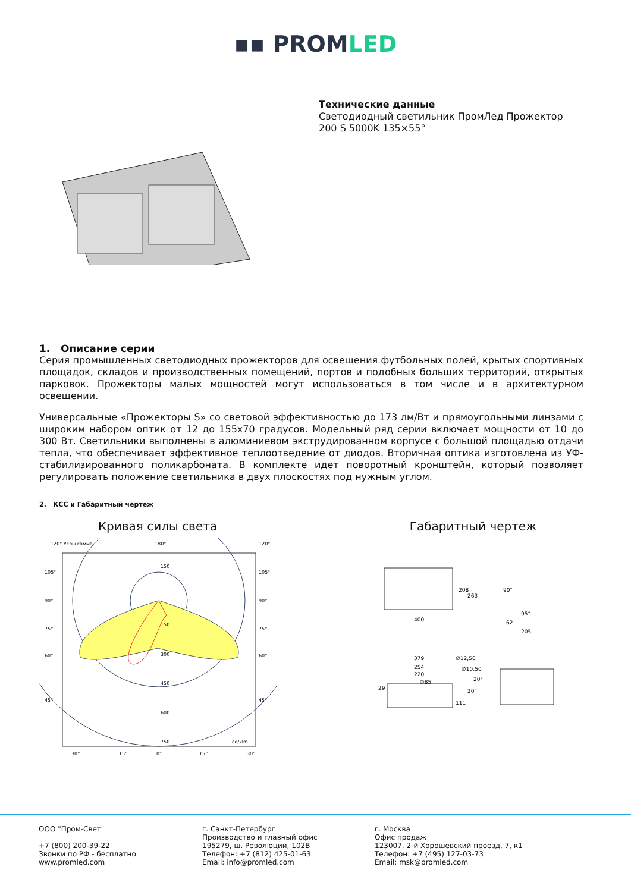▪▪ PROMLED
Технические данные
Светодиодный светильник ПромЛед Прожектор
200 S 5000K 135×55°
1. Описание серии
Серия промышленных светодиодных прожекторов для освещения футбольных полей, крытых спортивных площадок, складов и производственных помещений, портов и подобных больших территорий, открытых парковок. Прожекторы малых мощностей могут использоваться в том числе и в архитектурном освещении.
Универсальные «Прожекторы S» со световой эффективностью до 173 лм/Вт и прямоугольными линзами с широким набором оптик от 12 до 155х70 градусов. Модельный ряд серии включает мощности от 10 до 300 Вт. Светильники выполнены в алюминиевом экструдированном корпусе с большой площадью отдачи тепла, что обеспечивает эффективное теплоотведение от диодов. Вторичная оптика изготовлена из УФ-стабилизированного поликарбоната. В комплекте идет поворотный кронштейн, который позволяет регулировать положение светильника в двух плоскостях под нужным углом.
2. КСС и Габаритный чертеж
Кривая силы света
120° Углы гамма
180°
120°
150
150
300
450
600
750
cd/klm
105°
90°
75°
60°
45°
105°
90°
75°
60°
45°
30°
15°
0°
15°
30°
Габаритный чертеж
400
208
263
90°
95°
62
205
379
254
220
∅85
∅12,50
∅10,50
29
111
20°
20°
ООО "Пром-Свет"
+7 (800) 200-39-22
Звонки по РФ - бесплатно
www.promled.com
г. Санкт-Петербург
Производство и главный офис
195279, ш. Революции, 102В
Телефон: +7 (812) 425-01-63
Email: info@promled.com
г. Москва
Офис продаж
123007, 2-й Хорошевский проезд, 7, к1
Телефон: +7 (495) 127-03-73
Email: msk@promled.com